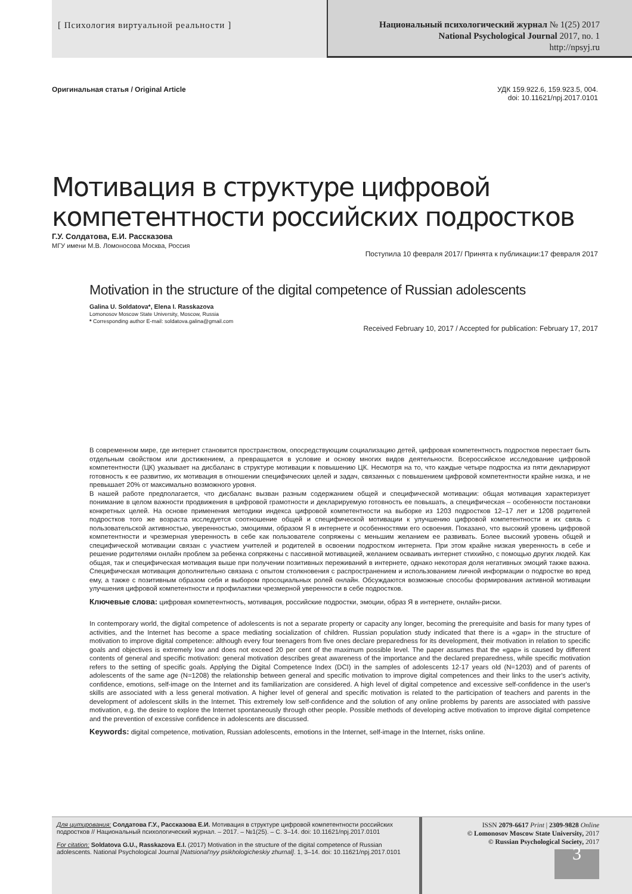[ Психология виртуальной реальности ]
Национальный психологический журнал № 1(25) 2017
National Psychological Journal 2017, no. 1
http://npsyj.ru
Оригинальная статья / Original Article
УДК 159.922.6, 159.923.5, 004.
doi: 10.11621/npj.2017.0101
Мотивация в структуре цифровой компетентности российских подростков
Г.У. Солдатова, Е.И. Рассказова
МГУ имени М.В. Ломоносова Москва, Россия
Поступила 10 февраля 2017/ Принята к публикации:17 февраля 2017
Motivation in the structure of the digital competence of Russian adolescents
Galina U. Soldatova*, Elena I. Rasskazova
Lomonosov Moscow State University, Moscow, Russia
* Corresponding author E-mail: soldatova.galina@gmail.com
Received February 10, 2017 / Accepted for publication: February 17, 2017
В современном мире, где интернет становится пространством, опосредствующим социализацию детей, цифровая компетентность подростков перестает быть отдельным свойством или достижением, а превращается в условие и основу многих видов деятельности. Всероссийское исследование цифровой компетентности (ЦК) указывает на дисбаланс в структуре мотивации к повышению ЦК. Несмотря на то, что каждые четыре подростка из пяти декларируют готовность к ее развитию, их мотивация в отношении специфических целей и задач, связанных с повышением цифровой компетентности крайне низка, и не превышает 20% от максимально возможного уровня.
В нашей работе предполагается, что дисбаланс вызван разным содержанием общей и специфической мотивации: общая мотивация характеризует понимание в целом важности продвижения в цифровой грамотности и декларируемую готовность ее повышать, а специфическая – особенности постановки конкретных целей. На основе применения методики индекса цифровой компетентности на выборке из 1203 подростков 12–17 лет и 1208 родителей подростков того же возраста исследуется соотношение общей и специфической мотивации к улучшению цифровой компетентности и их связь с пользовательской активностью, уверенностью, эмоциями, образом Я в интернете и особенностями его освоения. Показано, что высокий уровень цифровой компетентности и чрезмерная уверенность в себе как пользователе сопряжены с меньшим желанием ее развивать. Более высокий уровень общей и специфической мотивации связан с участием учителей и родителей в освоении подростком интернета. При этом крайне низкая уверенность в себе и решение родителями онлайн проблем за ребенка сопряжены с пассивной мотивацией, желанием осваивать интернет стихийно, с помощью других людей. Как общая, так и специфическая мотивация выше при получении позитивных переживаний в интернете, однако некоторая доля негативных эмоций также важна. Специфическая мотивация дополнительно связана с опытом столкновения с распространением и использованием личной информации о подростке во вред ему, а также с позитивным образом себя и выбором просоциальных ролей онлайн. Обсуждаются возможные способы формирования активной мотивации улучшения цифровой компетентности и профилактики чрезмерной уверенности в себе подростков.
Ключевые слова: цифровая компетентность, мотивация, российские подростки, эмоции, образ Я в интернете, онлайн-риски.
In contemporary world, the digital competence of adolescents is not a separate property or capacity any longer, becoming the prerequisite and basis for many types of activities, and the Internet has become a space mediating socialization of children. Russian population study indicated that there is a «gap» in the structure of motivation to improve digital competence: although every four teenagers from five ones declare preparedness for its development, their motivation in relation to specific goals and objectives is extremely low and does not exceed 20 per cent of the maximum possible level. The paper assumes that the «gap» is caused by different contents of general and specific motivation: general motivation describes great awareness of the importance and the declared preparedness, while specific motivation refers to the setting of specific goals. Applying the Digital Competence Index (DCI) in the samples of adolescents 12-17 years old (N=1203) and of parents of adolescents of the same age (N=1208) the relationship between general and specific motivation to improve digital competences and their links to the user's activity, confidence, emotions, self-image on the Internet and its familiarization are considered. A high level of digital competence and excessive self-confidence in the user's skills are associated with a less general motivation. A higher level of general and specific motivation is related to the participation of teachers and parents in the development of adolescent skills in the Internet. This extremely low self-confidence and the solution of any online problems by parents are associated with passive motivation, e.g. the desire to explore the Internet spontaneously through other people. Possible methods of developing active motivation to improve digital competence and the prevention of excessive confidence in adolescents are discussed.
Keywords: digital competence, motivation, Russian adolescents, emotions in the Internet, self-image in the Internet, risks online.
Для цитирования: Солдатова Г.У., Рассказова Е.И. Мотивация в структуре цифровой компетентности российских подростков // Национальный психологический журнал. – 2017. – №1(25). – С. 3–14. doi: 10.11621/npj.2017.0101
For citation: Soldatova G.U., Rasskazova E.I. (2017) Motivation in the structure of the digital competence of Russian adolescents. National Psychological Journal [Natsional'nyy psikhologicheskiy zhurnal]. 1, 3–14. doi: 10.11621/npj.2017.0101
ISSN 2079-6617 Print | 2309-9828 Online
© Lomonosov Moscow State University, 2017
© Russian Psychological Society, 2017
3